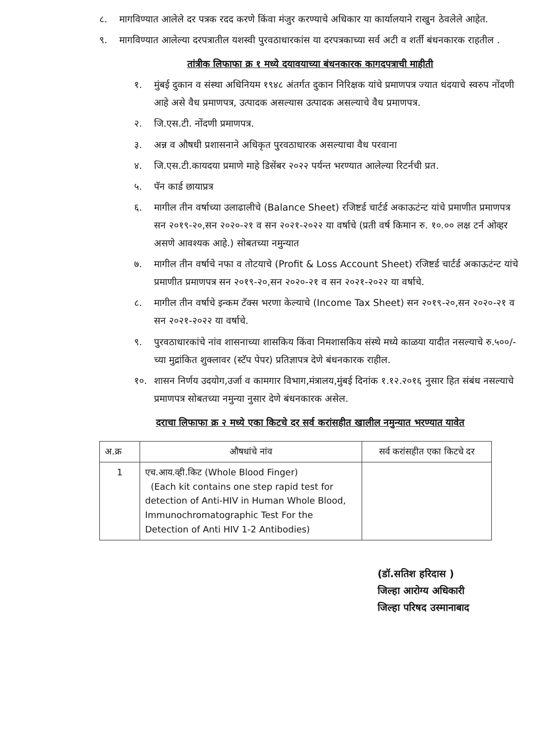८. मागविण्यात आलेले दर पत्रक रदद करणे किंवा मंजुर करण्याचे अधिकार या कार्यालयाने राखुन ठेवलेले आहेत.
९. मागविण्यात आलेल्या दरपत्रातील यशस्वी पुरवठाधारकांस या दरपत्रकाच्या सर्व अटी व शर्ती बंधनकारक राहतील .
तांत्रीक लिफाफा क्र १ मध्ये दयावयाच्या बंधनकारक कागदपत्राची माहीती
१. मुंबई दुकान व संस्था अधिनियम १९४८ अंतर्गत दुकान निरिक्षक यांचे प्रमाणपत्र ज्यात धंदयाचे स्वरुप नोंदणी आहे असे वैध प्रमाणपत्र, उत्पादक असल्यास उत्पादक असल्याचे वैध प्रमाणपत्र.
२. जि.एस.टी. नोंदणी प्रमाणपत्र.
३. अन्न व औषधी प्रशासनाने अधिकृत पुरवठाधारक असल्याचा वैध परवाना
४. जि.एस.टी.कायदया प्रमाणे माहे डिसेंबर २०२२ पर्यन्त भरण्यात आलेल्या रिटर्नची प्रत.
५. पॅन कार्ड छायाप्रत्र
६. मागील तीन वर्षाच्या उलाढालीचे (Balance Sheet) रजिष्टर्ड चार्टर्ड अकाऊटंन्ट यांचे प्रमाणीत प्रमाणपत्र सन २०१९-२०,सन २०२०-२१ व सन २०२१-२०२२ या वर्षाचे (प्रती वर्ष किमान रु. १०.०० लक्ष टर्न ओव्हर असणे आवश्यक आहे.) सोबतच्या नमुन्यात
७. मागील तीन वर्षाचे नफा व तोटयाचे (Profit & Loss Account Sheet) रजिष्टर्ड चार्टर्ड अकाऊटंन्ट यांचे प्रमाणीत प्रमाणपत्र सन २०१९-२०,सन २०२०-२१ व सन २०२१-२०२२ या वर्षाचे.
८. मागील तीन वर्षाचे इन्कम टॅक्स भरणा केल्याचे (Income Tax Sheet) सन २०१९-२०,सन २०२०-२१ व सन २०२१-२०२२ या वर्षाचे.
९. पुरवठाधारकांचे नांव शासनाच्या शासकिय किंवा निमशासकिय संस्थे मध्ये काळया यादीत नसल्याचे रु.५००/-च्या मुद्रांकित शुक्लावर (स्टॅप पेपर) प्रतिज्ञापत्र देणे बंधनकारक राहील.
१०. शासन निर्णय उदयोग,उर्जा व कामगार विभाग,मंत्रालय,मुंबई दिनांक १.१२.२०१६ नुसार हित संबंध नसल्याचे प्रमाणपत्र सोबतच्या नमुन्या नुसार देणे बंधनकारक असेल.
दराचा लिफाफा क्र २ मध्ये एका किटचे दर सर्व करांसहीत खालील नमुन्यात भरण्यात यावेत
| अ.क्र | औषधांचे नांव | सर्व करांसहीत एका किटचे दर |
| --- | --- | --- |
| 1 | एच.आय.व्ही.किट (Whole Blood Finger) (Each kit contains one step rapid test for detection of Anti-HIV in Human Whole Blood, Immunochromatographic Test For the Detection of Anti HIV 1-2 Antibodies) | |
(डॉ.सतिश हरिदास )
जिल्हा आरोग्य अधिकारी
जिल्हा परिषद उस्मानाबाद